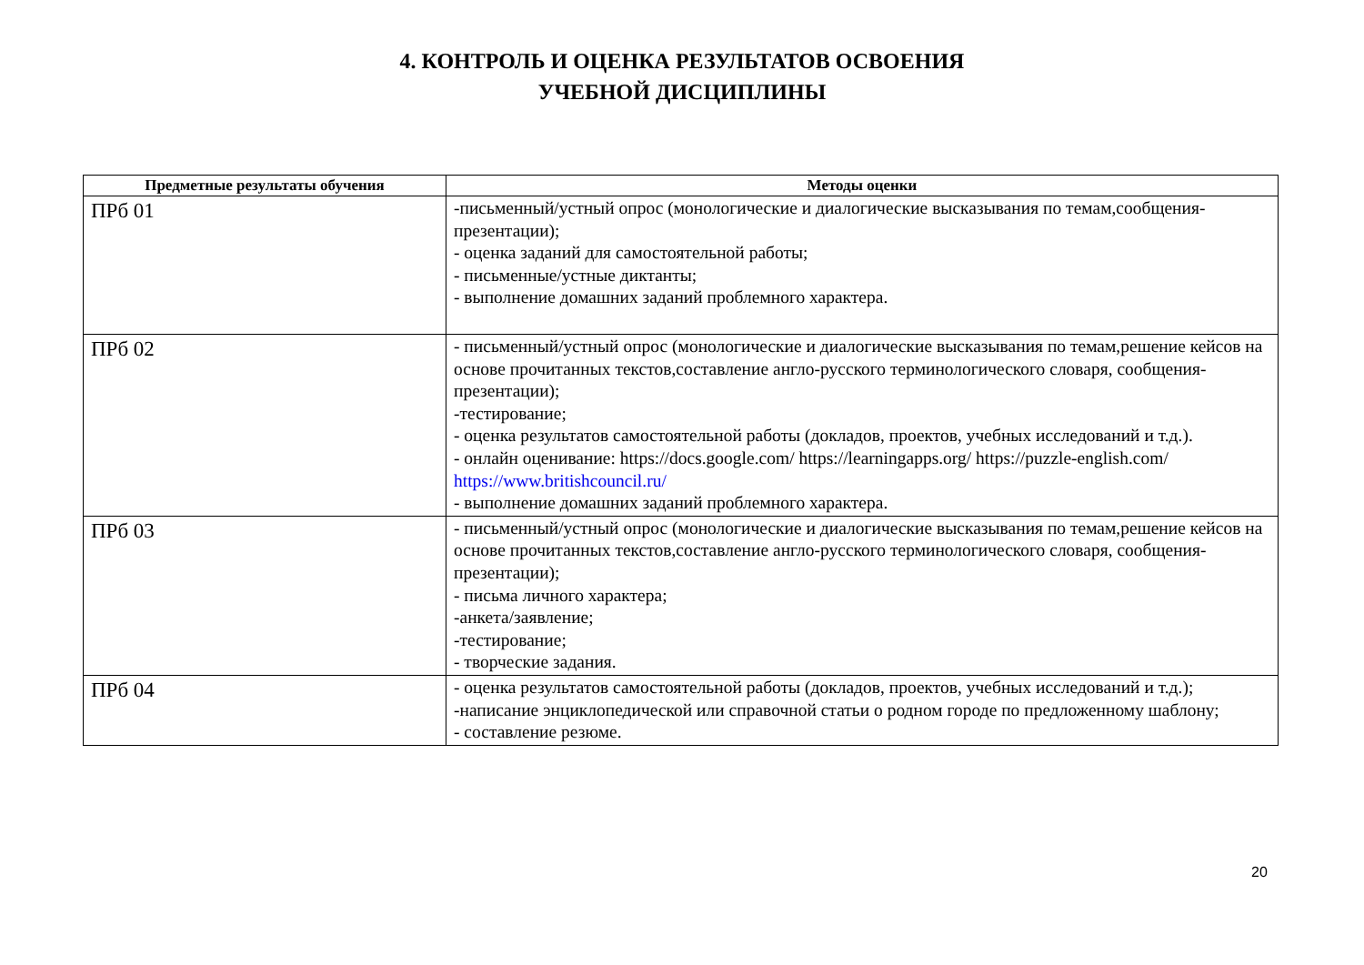4. КОНТРОЛЬ И ОЦЕНКА РЕЗУЛЬТАТОВ ОСВОЕНИЯ
УЧЕБНОЙ ДИСЦИПЛИНЫ
| Предметные результаты обучения | Методы оценки |
| --- | --- |
| ПРб 01 | -письменный/устный опрос (монологические и диалогические высказывания по темам,сообщения-презентации); - оценка заданий для самостоятельной работы; - письменные/устные диктанты; - выполнение домашних заданий проблемного характера. |
| ПРб 02 | - письменный/устный опрос (монологические и диалогические высказывания по темам,решение кейсов на основе прочитанных текстов,составление англо-русского терминологического словаря, сообщения-презентации); -тестирование; - оценка результатов самостоятельной работы (докладов, проектов, учебных исследований и т.д.). - онлайн оценивание: https://docs.google.com/ https://learningapps.org/ https://puzzle-english.com/ https://www.britishcouncil.ru/ - выполнение домашних заданий проблемного характера. |
| ПРб 03 | - письменный/устный опрос (монологические и диалогические высказывания по темам,решение кейсов на основе прочитанных текстов,составление англо-русского терминологического словаря, сообщения-презентации); - письма личного характера; -анкета/заявление; -тестирование; - творческие задания. |
| ПРб 04 | - оценка результатов самостоятельной работы (докладов, проектов, учебных исследований и т.д.); -написание энциклопедической или справочной статьи о родном городе по предложенному шаблону; - составление резюме. |
20